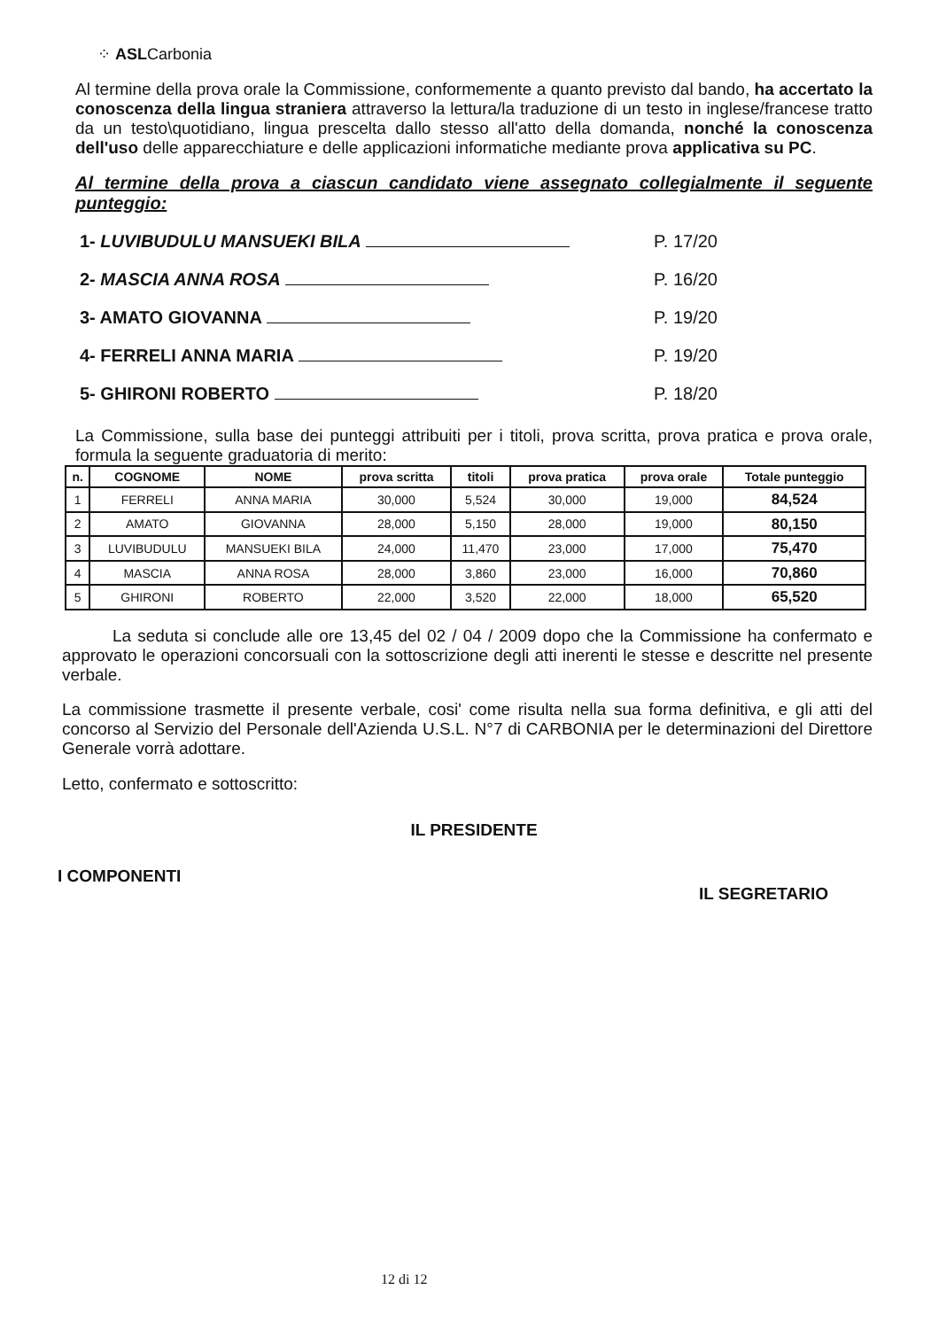⁘ ASLCarbonia
Al termine della prova orale la Commissione, conformemente a quanto previsto dal bando, ha accertato la conoscenza della lingua straniera attraverso la lettura/la traduzione di un testo in inglese/francese tratto da un testo\quotidiano, lingua prescelta dallo stesso all'atto della domanda, nonché la conoscenza dell'uso delle apparecchiature e delle applicazioni informatiche mediante prova applicativa su PC.
Al termine della prova a ciascun candidato viene assegnato collegialmente il seguente punteggio:
1- LUVIBUDULU MANSUEKI BILA P. 17/20
2- MASCIA ANNA ROSA P. 16/20
3- AMATO GIOVANNA P. 19/20
4- FERRELI ANNA MARIA P. 19/20
5- GHIRONI ROBERTO P. 18/20
La Commissione, sulla base dei punteggi attribuiti per i titoli, prova scritta, prova pratica e prova orale, formula la seguente graduatoria di merito:
| n. | COGNOME | NOME | prova scritta | titoli | prova pratica | prova orale | Totale punteggio |
| --- | --- | --- | --- | --- | --- | --- | --- |
| 1 | FERRELI | ANNA MARIA | 30,000 | 5,524 | 30,000 | 19,000 | 84,524 |
| 2 | AMATO | GIOVANNA | 28,000 | 5,150 | 28,000 | 19,000 | 80,150 |
| 3 | LUVIBUDULU | MANSUEKI BILA | 24,000 | 11,470 | 23,000 | 17,000 | 75,470 |
| 4 | MASCIA | ANNA ROSA | 28,000 | 3,860 | 23,000 | 16,000 | 70,860 |
| 5 | GHIRONI | ROBERTO | 22,000 | 3,520 | 22,000 | 18,000 | 65,520 |
La seduta si conclude alle ore 13,45 del 02 / 04 / 2009 dopo che la Commissione ha confermato e approvato le operazioni concorsuali con la sottoscrizione degli atti inerenti le stesse e descritte nel presente verbale.
La commissione trasmette il presente verbale, cosi' come risulta nella sua forma definitiva, e gli atti del concorso al Servizio del Personale dell'Azienda U.S.L. N°7 di CARBONIA per le determinazioni del Direttore Generale vorrà adottare.
Letto, confermato e sottoscritto:
IL PRESIDENTE
I COMPONENTI IL SEGRETARIO
12 di 12